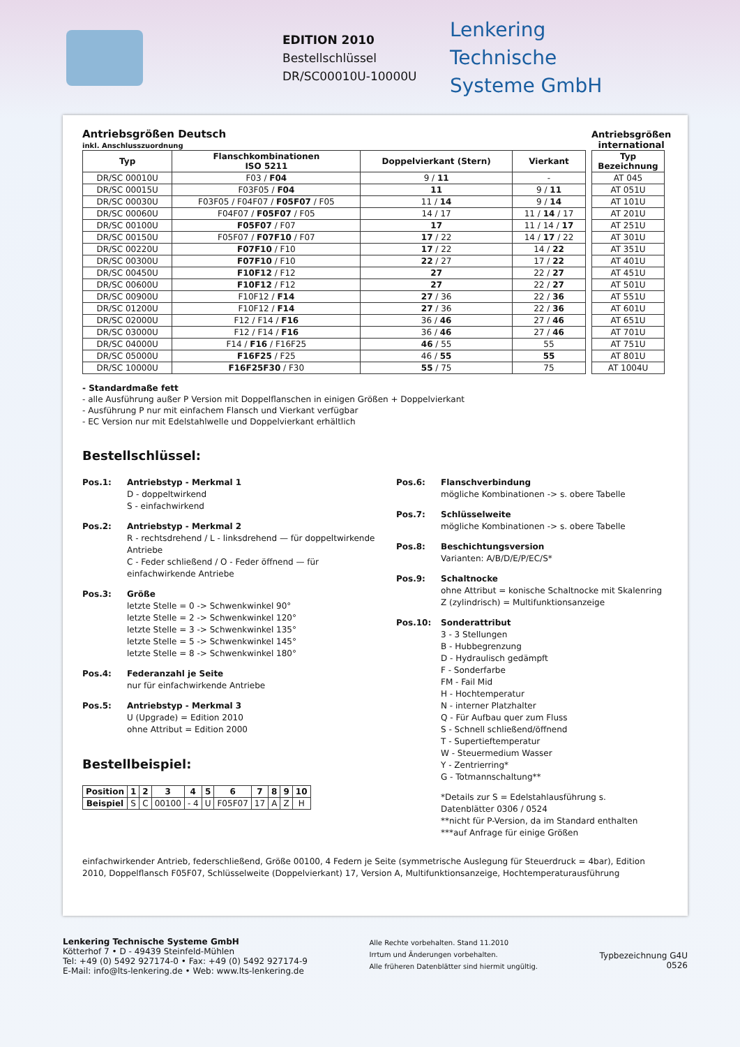EDITION 2010
Bestellschlüssel
DR/SC00010U-10000U
Lenkering
Technische
Systeme GmbH
Antriebsgrößen Deutsch
inkl. Anschlusszuordnung
| Typ | Flanschkombinationen ISO 5211 | Doppelvierkant (Stern) | Vierkant |
| --- | --- | --- | --- |
| DR/SC 00010U | F03 / F04 | 9 / 11 | - |
| DR/SC 00015U | F03F05 / F04 | 11 | 9 / 11 |
| DR/SC 00030U | F03F05 / F04F07 / F05F07 / F05 | 11 / 14 | 9 / 14 |
| DR/SC 00060U | F04F07 / F05F07 / F05 | 14 / 17 | 11 / 14 / 17 |
| DR/SC 00100U | F05F07 / F07 | 17 | 11 / 14 / 17 |
| DR/SC 00150U | F05F07 / F07F10 / F07 | 17 / 22 | 14 / 17 / 22 |
| DR/SC 00220U | F07F10 / F10 | 17 / 22 | 14 / 22 |
| DR/SC 00300U | F07F10 / F10 | 22 / 27 | 17 / 22 |
| DR/SC 00450U | F10F12 / F12 | 27 | 22 / 27 |
| DR/SC 00600U | F10F12 / F12 | 27 | 22 / 27 |
| DR/SC 00900U | F10F12 / F14 | 27 / 36 | 22 / 36 |
| DR/SC 01200U | F10F12 / F14 | 27 / 36 | 22 / 36 |
| DR/SC 02000U | F12 / F14 / F16 | 36 / 46 | 27 / 46 |
| DR/SC 03000U | F12 / F14 / F16 | 36 / 46 | 27 / 46 |
| DR/SC 04000U | F14 / F16 / F16F25 | 46 / 55 | 55 |
| DR/SC 05000U | F16F25 / F25 | 46 / 55 | 55 |
| DR/SC 10000U | F16F25F30 / F30 | 55 / 75 | 75 |
Antriebsgrößen
international
| Typ Bezeichnung |
| --- |
| AT 045 |
| AT 051U |
| AT 101U |
| AT 201U |
| AT 251U |
| AT 301U |
| AT 351U |
| AT 401U |
| AT 451U |
| AT 501U |
| AT 551U |
| AT 601U |
| AT 651U |
| AT 701U |
| AT 751U |
| AT 801U |
| AT 1004U |
- Standardmaße fett
- alle Ausführung außer P Version mit Doppelflanschen in einigen Größen + Doppelvierkant
- Ausführung P nur mit einfachem Flansch und Vierkant verfügbar
- EC Version nur mit Edelstahlwelle und Doppelvierkant erhältlich
Bestellschlüssel:
Pos.1: Antriebstyp - Merkmal 1
D - doppeltwirkend
S - einfachwirkend
Pos.2: Antriebstyp - Merkmal 2
R - rechtsdrehend / L - linksdrehend — für doppeltwirkende Antriebe
C - Feder schließend / O - Feder öffnend — für einfachwirkende Antriebe
Pos.3: Größe
letzte Stelle = 0 -> Schwenkwinkel 90°
letzte Stelle = 2 -> Schwenkwinkel 120°
letzte Stelle = 3 -> Schwenkwinkel 135°
letzte Stelle = 5 -> Schwenkwinkel 145°
letzte Stelle = 8 -> Schwenkwinkel 180°
Pos.4: Federanzahl je Seite
nur für einfachwirkende Antriebe
Pos.5: Antriebstyp - Merkmal 3
U (Upgrade) = Edition 2010
ohne Attribut = Edition 2000
Bestellbeispiel:
| Position | 1 | 2 | 3 | 4 | 5 | 6 | 7 | 8 | 9 | 10 |
| --- | --- | --- | --- | --- | --- | --- | --- | --- | --- | --- |
| Beispiel | S | C | 00100 | - 4 | U | F05F07 | 17 | A | Z | H |
Pos.6: Flanschverbindung
mögliche Kombinationen -> s. obere Tabelle
Pos.7: Schlüsselweite
mögliche Kombinationen -> s. obere Tabelle
Pos.8: Beschichtungsversion
Varianten: A/B/D/E/P/EC/S*
Pos.9: Schaltnocke
ohne Attribut = konische Schaltnocke mit Skalenring
Z (zylindrisch) = Multifunktionsanzeige
Pos.10: Sonderattribut
3 - 3 Stellungen
B - Hubbegrenzung
D - Hydraulisch gedämpft
F - Sonderfarbe
FM - Fail Mid
H - Hochtemperatur
N - interner Platzhalter
Q - Für Aufbau quer zum Fluss
S - Schnell schließend/öffnend
T - Supertieftemperatur
W - Steuermedium Wasser
Y - Zentrierring*
G - Totmannschaltung**
*Details zur S = Edelstahlausführung s.
Datenblätter 0306 / 0524
**nicht für P-Version, da im Standard enthalten
***auf Anfrage für einige Größen
einfachwirkender Antrieb, federschließend, Größe 00100, 4 Federn je Seite (symmetrische Auslegung für Steuerdruck = 4bar), Edition 2010, Doppelflansch F05F07, Schlüsselweite (Doppelvierkant) 17, Version A, Multifunktionsanzeige, Hochtemperaturausführung
Lenkering Technische Systeme GmbH
Kötterhof 7 • D - 49439 Steinfeld-Mühlen
Tel: +49 (0) 5492 927174-0 • Fax: +49 (0) 5492 927174-9
E-Mail: info@lts-lenkering.de • Web: www.lts-lenkering.de
Alle Rechte vorbehalten. Stand 11.2010
Irrtum und Änderungen vorbehalten.
Alle früheren Datenblätter sind hiermit ungültig.
Typbezeichnung G4U
0526